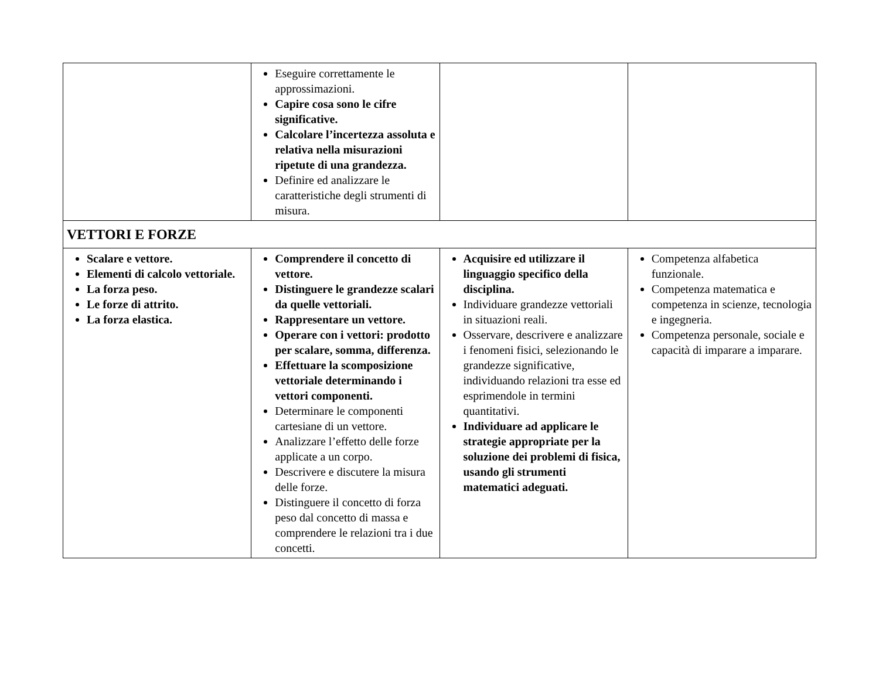| | Eseguire correttamente le approssimazioni. Capire cosa sono le cifre significative. Calcolare l’incertezza assoluta e relativa nella misurazioni ripetute di una grandezza. Definire ed analizzare le caratteristiche degli strumenti di misura. | | |
| VETTORI E FORZE | | | |
| Scalare e vettore. Elementi di calcolo vettoriale. La forza peso. Le forze di attrito. La forza elastica. | Comprendere il concetto di vettore. Distinguere le grandezze scalari da quelle vettoriali. Rappresentare un vettore. Operare con i vettori: prodotto per scalare, somma, differenza. Effettuare la scomposizione vettoriale determinando i vettori componenti. Determinare le componenti cartesiane di un vettore. Analizzare l’effetto delle forze applicate a un corpo. Descrivere e discutere la misura delle forze. Distinguere il concetto di forza peso dal concetto di massa e comprendere le relazioni tra i due concetti. | Acquisire ed utilizzare il linguaggio specifico della disciplina. Individuare grandezze vettoriali in situazioni reali. Osservare, descrivere e analizzare i fenomeni fisici, selezionando le grandezze significative, individuando relazioni tra esse ed esprimendole in termini quantitativi. Individuare ad applicare le strategie appropriate per la soluzione dei problemi di fisica, usando gli strumenti matematici adeguati. | Competenza alfabetica funzionale. Competenza matematica e competenza in scienze, tecnologia e ingegneria. Competenza personale, sociale e capacità di imparare a imparare. |